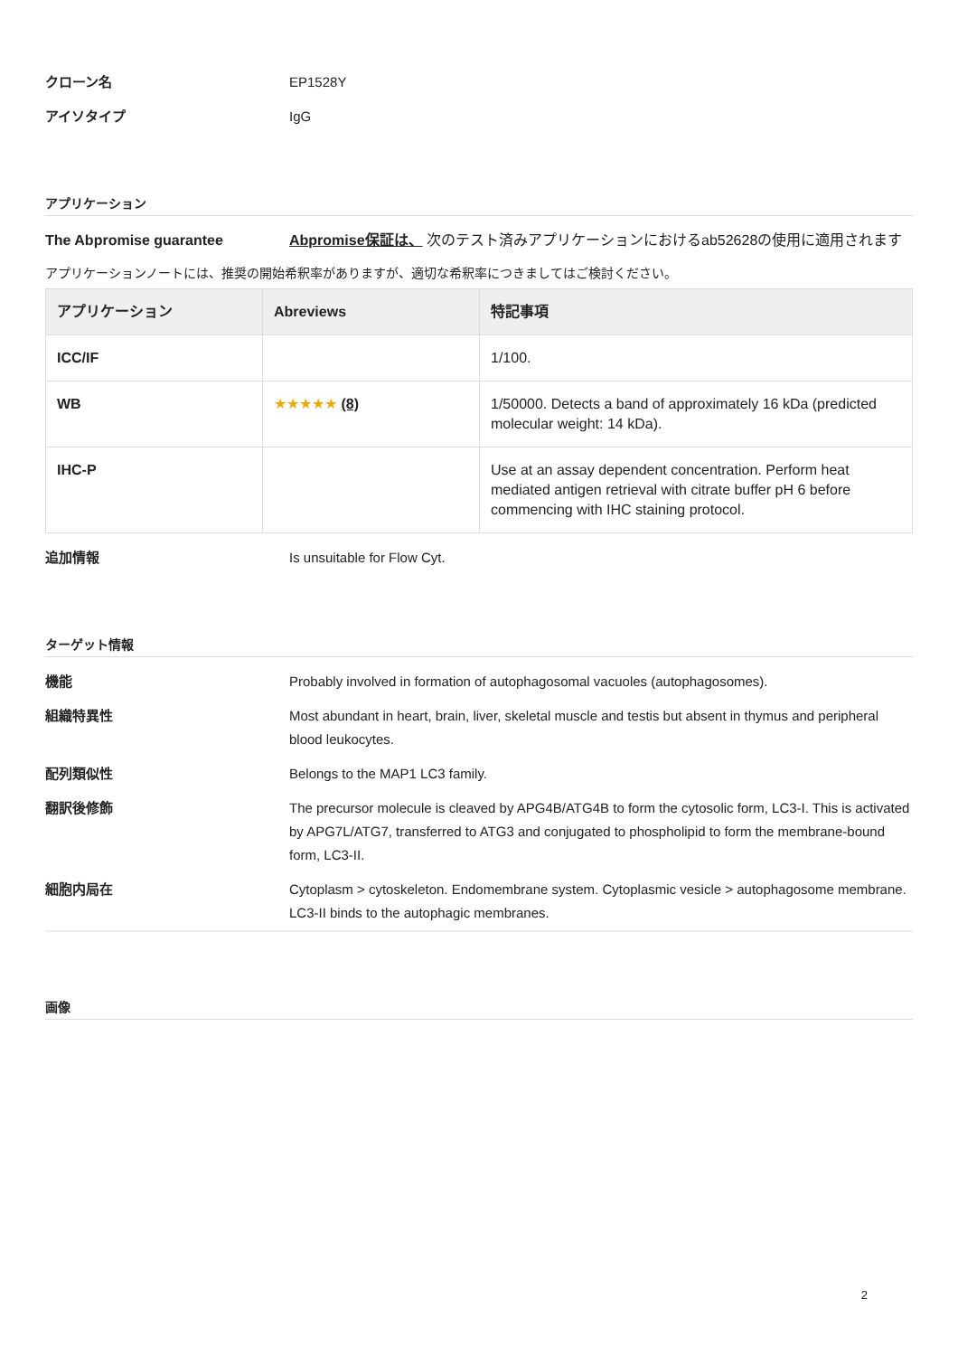クローン名 EP1528Y
アイソタイプ IgG
アプリケーション
The Abpromise guarantee Abpromise保証は、 次のテスト済みアプリケーションにおけるab52628の使用に適用されます
アプリケーションノートには、推奨の開始希釈率がありますが、適切な希釈率につきましてはご検討ください。
| アプリケーション | Abreviews | 特記事項 |
| --- | --- | --- |
| ICC/IF | | 1/100. |
| WB | ★★★★★ (8) | 1/50000. Detects a band of approximately 16 kDa (predicted molecular weight: 14 kDa). |
| IHC-P | | Use at an assay dependent concentration. Perform heat mediated antigen retrieval with citrate buffer pH 6 before commencing with IHC staining protocol. |
追加情報 Is unsuitable for Flow Cyt.
ターゲット情報
機能 Probably involved in formation of autophagosomal vacuoles (autophagosomes).
組織特異性 Most abundant in heart, brain, liver, skeletal muscle and testis but absent in thymus and peripheral blood leukocytes.
配列類似性 Belongs to the MAP1 LC3 family.
翻訳後修飾 The precursor molecule is cleaved by APG4B/ATG4B to form the cytosolic form, LC3-I. This is activated by APG7L/ATG7, transferred to ATG3 and conjugated to phospholipid to form the membrane-bound form, LC3-II.
細胞内局在 Cytoplasm > cytoskeleton. Endomembrane system. Cytoplasmic vesicle > autophagosome membrane. LC3-II binds to the autophagic membranes.
画像
2